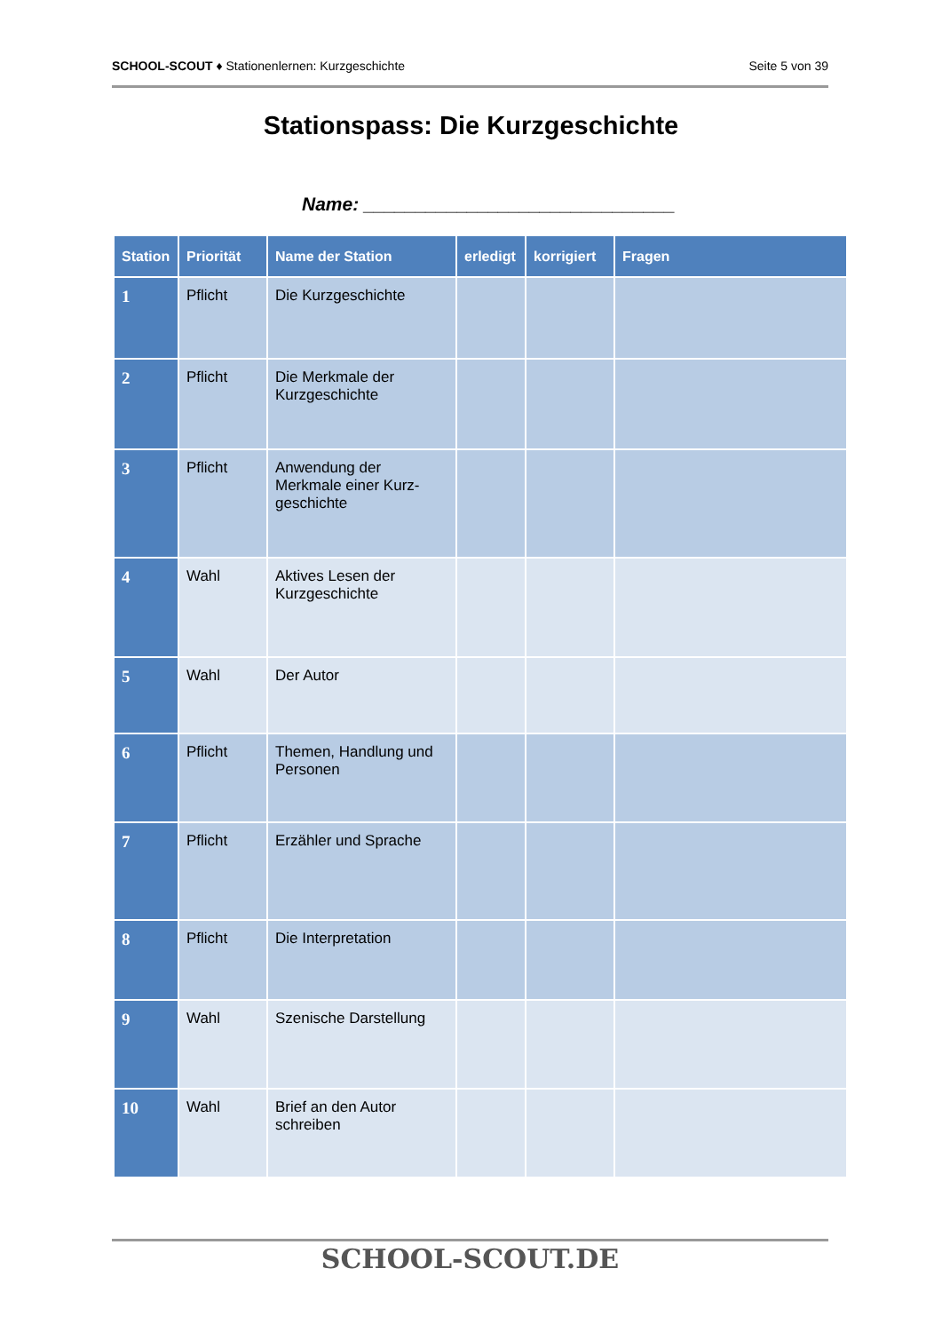SCHOOL-SCOUT ♦ Stationenlernen: Kurzgeschichte Seite 5 von 39
Stationspass: Die Kurzgeschichte
Name: ______________________________
| Station | Priorität | Name der Station | erledigt | korrigiert | Fragen |
| --- | --- | --- | --- | --- | --- |
| 1 | Pflicht | Die Kurzgeschichte | | | |
| 2 | Pflicht | Die Merkmale der Kurzgeschichte | | | |
| 3 | Pflicht | Anwendung der Merkmale einer Kurz-geschichte | | | |
| 4 | Wahl | Aktives Lesen der Kurzgeschichte | | | |
| 5 | Wahl | Der Autor | | | |
| 6 | Pflicht | Themen, Handlung und Personen | | | |
| 7 | Pflicht | Erzähler und Sprache | | | |
| 8 | Pflicht | Die Interpretation | | | |
| 9 | Wahl | Szenische Darstellung | | | |
| 10 | Wahl | Brief an den Autor schreiben | | | |
SCHOOL-SCOUT.DE